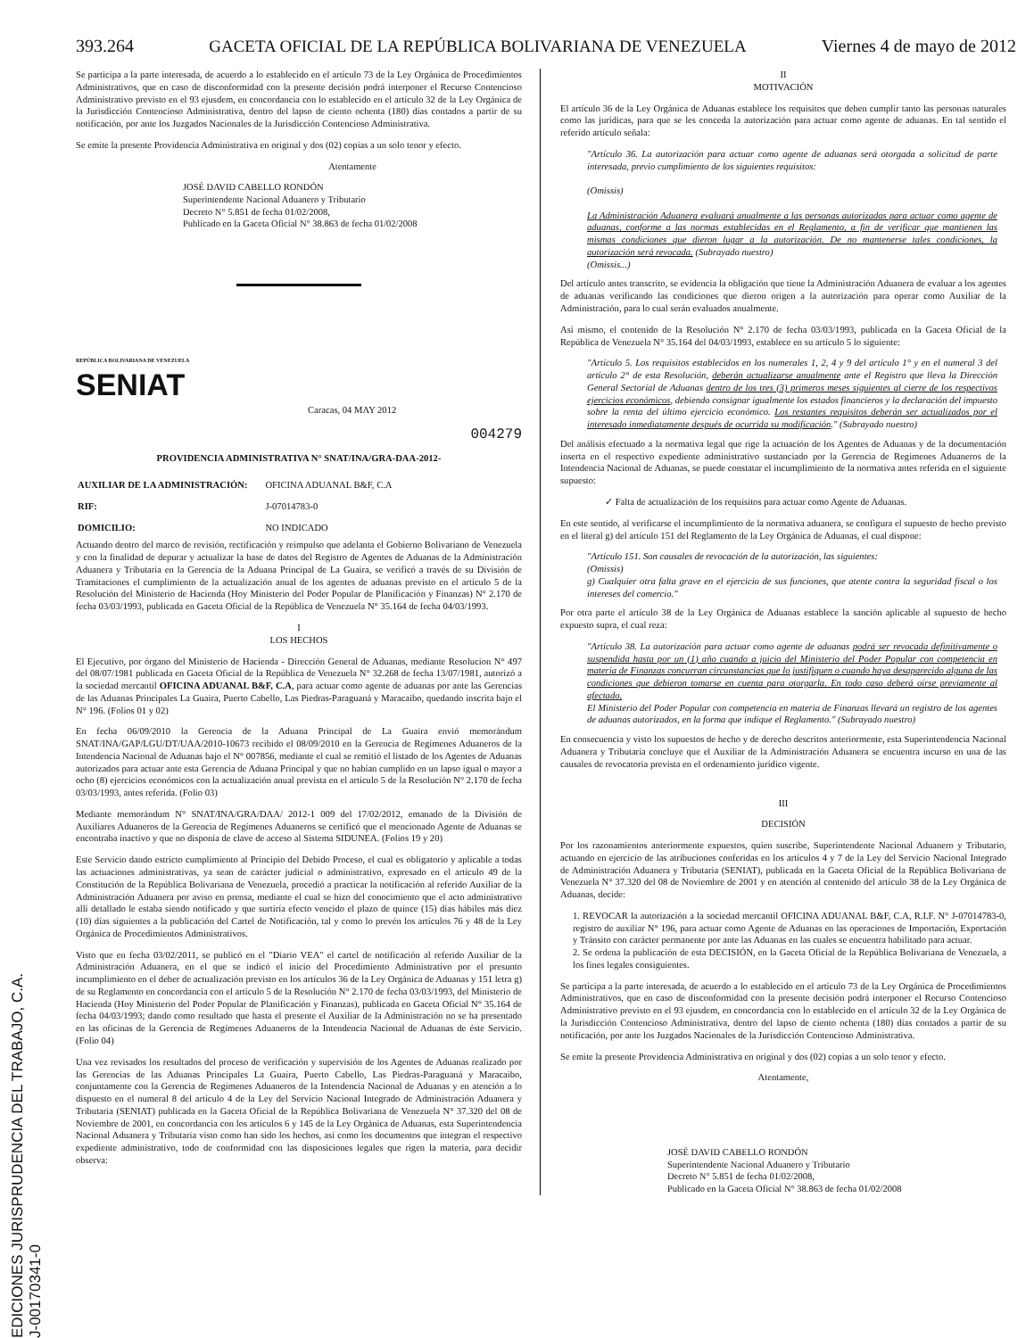393.264 GACETA OFICIAL DE LA REPÚBLICA BOLIVARIANA DE VENEZUELA Viernes 4 de mayo de 2012
Se participa a la parte interesada, de acuerdo a lo establecido en el artículo 73 de la Ley Orgánica de Procedimientos Administrativos, que en caso de disconformidad con la presente decisión podrá interponer el Recurso Contencioso Administrativo previsto en el 93 ejusdem, en concordancia con lo establecido en el artículo 32 de la Ley Orgánica de la Jurisdicción Contencioso Administrativa, dentro del lapso de ciento ochenta (180) días contados a partir de su notificación, por ante los Juzgados Nacionales de la Jurisdicción Contencioso Administrativa.
Se emite la presente Providencia Administrativa en original y dos (02) copias a un solo tenor y efecto.
Atentamente
JOSÉ DAVID CABELLO RONDÓN
Superintendente Nacional Aduanero y Tributario
Decreto N° 5.851 de fecha 01/02/2008,
Publicado en la Gaceta Oficial N° 38.863 de fecha 01/02/2008
REPÚBLICA BOLIVARIANA DE VENEZUELA
SENIAT
Caracas, 04 MAY 2012
004279
PROVIDENCIA ADMINISTRATIVA N° SNAT/INA/GRA-DAA-2012-
| AUXILIAR DE LA ADMINISTRACIÓN: | OFICINA ADUANAL B&F, C.A |
| RIF: | J-07014783-0 |
| DOMICILIO: | NO INDICADO |
Actuando dentro del marco de revisión, rectificación y reimpulso que adelanta el Gobierno Bolivariano de Venezuela y con la finalidad de depurar y actualizar la base de datos del Registro de Agentes de Aduanas de la Administración Aduanera y Tributaria en la Gerencia de la Aduana Principal de La Guaira, se verificó a través de su División de Tramitaciones el cumplimiento de la actualización anual de los agentes de aduanas previsto en el artículo 5 de la Resolución del Ministerio de Hacienda (Hoy Ministerio del Poder Popular de Planificación y Finanzas) N° 2.170 de fecha 03/03/1993, publicada en Gaceta Oficial de la República de Venezuela N° 35.164 de fecha 04/03/1993.
I
LOS HECHOS
El Ejecutivo, por órgano del Ministerio de Hacienda - Dirección General de Aduanas, mediante Resolucion N° 497 del 08/07/1981 publicada en Gaceta Oficial de la República de Venezuela N° 32.268 de fecha 13/07/1981, autorizó a la sociedad mercantil OFICINA ADUANAL B&F, C.A, para actuar como agente de aduanas por ante las Gerencias de las Aduanas Principales La Guaira, Puerto Cabello, Las Piedras-Paraguaná y Maracaibo, quedando inscrita bajo el N° 196. (Folios 01 y 02)
En fecha 06/09/2010 la Gerencia de la Aduana Principal de La Guaira envió memorándum SNAT/INA/GAP/LGU/DT/UAA/2010-10673 recibido el 08/09/2010 en la Gerencia de Regímenes Aduaneros de la Intendencia Nacional de Aduanas bajo el N° 007856, mediante el cual se remitió el listado de los Agentes de Aduanas autorizados para actuar ante esta Gerencia de Aduana Principal y que no habían cumplido en un lapso igual o mayor a ocho (8) ejercicios económicos con la actualización anual prevista en el artículo 5 de la Resolución N° 2.170 de fecha 03/03/1993, antes referida. (Folio 03)
Mediante memorándum N° SNAT/INA/GRA/DAA/ 2012-1 009 del 17/02/2012, emanado de la División de Auxiliares Aduaneros de la Gerencia de Regímenes Aduaneros se certificó que el mencionado Agente de Aduanas se encontraba inactivo y que no disponía de clave de acceso al Sistema SIDUNEA. (Folios 19 y 20)
Este Servicio dando estricto cumplimiento al Principio del Debido Proceso, el cual es obligatorio y aplicable a todas las actuaciones administrativas, ya sean de carácter judicial o administrativo, expresado en el artículo 49 de la Constitución de la República Bolivariana de Venezuela, procedió a practicar la notificación al referido Auxiliar de la Administración Aduanera por aviso en prensa, mediante el cual se hizo del conocimiento que el acto administrativo allí detallado le estaba siendo notificado y que surtiría efecto vencido el plazo de quince (15) días hábiles más diez (10) días siguientes a la publicación del Cartel de Notificación, tal y como lo prevén los artículos 76 y 48 de la Ley Orgánica de Procedimientos Administrativos.
Visto que en fecha 03/02/2011, se publicó en el "Diario VEA" el cartel de notificación al referido Auxiliar de la Administración Aduanera, en el que se indicó el inicio del Procedimiento Administrativo por el presunto incumplimiento en el deber de actualización previsto en los artículos 36 de la Ley Orgánica de Aduanas y 151 letra g) de su Reglamento en concordancia con el artículo 5 de la Resolución N° 2.170 de fecha 03/03/1993, del Ministerio de Hacienda (Hoy Ministerio del Poder Popular de Planificación y Finanzas), publicada en Gaceta Oficial N° 35.164 de fecha 04/03/1993; dando como resultado que hasta el presente el Auxiliar de la Administración no se ha presentado en las oficinas de la Gerencia de Regímenes Aduaneros de la Intendencia Nacional de Aduanas de éste Servicio. (Folio 04)
Una vez revisados los resultados del proceso de verificación y supervisión de los Agentes de Aduanas realizado por las Gerencias de las Aduanas Principales La Guaira, Puerto Cabello, Las Piedras-Paraguaná y Maracaibo, conjuntamente con la Gerencia de Regimenes Aduaneros de la Intendencia Nacional de Aduanas y en atención a lo dispuesto en el numeral 8 del artículo 4 de la Ley del Servicio Nacional Integrado de Administración Aduanera y Tributaria (SENIAT) publicada en la Gaceta Oficial de la República Bolivariana de Venezuela N° 37.320 del 08 de Noviembre de 2001, en concordancia con los artículos 6 y 145 de la Ley Orgánica de Aduanas, esta Superintendencia Nacional Aduanera y Tributaria visto como han sido los hechos, así como los documentos que integran el respectivo expediente administrativo, todo de conformidad con las disposiciones legales que rigen la materia, para decidir observa:
II
MOTIVACIÓN
El artículo 36 de la Ley Orgánica de Aduanas establece los requisitos que deben cumplir tanto las personas naturales como las jurídicas, para que se les conceda la autorización para actuar como agente de aduanas. En tal sentido el referido artículo señala:
"Artículo 36. La autorización para actuar como agente de aduanas será otorgada a solicitud de parte interesada, previo cumplimiento de los siguientes requisitos:
(Omissis)
La Administración Aduanera evaluará anualmente a las personas autorizadas para actuar como agente de aduanas, conforme a las normas establecidas en el Reglamento, a fin de verificar que mantienen las mismas condiciones que dieron lugar a la autorización. De no mantenerse tales condiciones, la autorización será revocada. (Subrayado nuestro)
(Omissis...)
Del artículo antes transcrito, se evidencia la obligación que tiene la Administración Aduanera de evaluar a los agentes de aduanas verificando las condiciones que dieron origen a la autorización para operar como Auxiliar de la Administración, para lo cual serán evaluados anualmente.
Así mismo, el contenido de la Resolución N° 2.170 de fecha 03/03/1993, publicada en la Gaceta Oficial de la República de Venezuela N° 35.164 del 04/03/1993, establece en su artículo 5 lo siguiente:
"Artículo 5. Los requisitos establecidos en los numerales 1, 2, 4 y 9 del artículo 1° y en el numeral 3 del artículo 2° de esta Resolución, deberán actualizarse anualmente ante el Registro que lleva la Dirección General Sectorial de Aduanas dentro de los tres (3) primeros meses siguientes al cierre de los respectivos ejercicios económicos, debiendo consignar igualmente los estados financieros y la declaración del impuesto sobre la renta del último ejercicio económico. Los restantes requisitos deberán ser actualizados por el interesado inmediatamente después de ocurrida su modificación." (Subrayado nuestro)
Del análisis efectuado a la normativa legal que rige la actuación de los Agentes de Aduanas y de la documentación inserta en el respectivo expediente administrativo sustanciado por la Gerencia de Regimenes Aduaneros de la Intendencia Nacional de Aduanas, se puede constatar el incumplimiento de la normativa antes referida en el siguiente supuesto:
✓ Falta de actualización de los requisitos para actuar como Agente de Aduanas.
En este sentido, al verificarse el incumplimiento de la normativa aduanera, se configura el supuesto de hecho previsto en el literal g) del artículo 151 del Reglamento de la Ley Orgánica de Aduanas, el cual dispone:
"Artículo 151. Son causales de revocación de la autorización, las siguientes:
(Omissis)
g) Cualquier otra falta grave en el ejercicio de sus funciones, que atente contra la seguridad fiscal o los intereses del comercio."
Por otra parte el artículo 38 de la Ley Orgánica de Aduanas establece la sanción aplicable al supuesto de hecho expuesto supra, el cual reza:
"Artículo 38. La autorización para actuar como agente de aduanas podrá ser revocada definitivamente o suspendida hasta por un (1) año cuando a juicio del Ministerio del Poder Popular con competencia en materia de Finanzas concurran circunstancias que lo justifiquen o cuando haya desaparecido alguna de las condiciones que debieron tomarse en cuenta para otorgarla. En todo caso deberá oírse previamente al afectado.
El Ministerio del Poder Popular con competencia en materia de Finanzas llevará un registro de los agentes de aduanas autorizados, en la forma que indique el Reglamento." (Subrayado nuestro)
En consecuencia y visto los supuestos de hecho y de derecho descritos anteriormente, esta Superintendencia Nacional Aduanera y Tributaria concluye que el Auxiliar de la Administración Aduanera se encuentra incurso en una de las causales de revocatoria prevista en el ordenamiento jurídico vigente.
III
DECISIÓN
Por los razonamientos anteriormente expuestos, quien suscribe, Superintendente Nacional Aduanero y Tributario, actuando en ejercicio de las atribuciones conferidas en los artículos 4 y 7 de la Ley del Servicio Nacional Integrado de Administración Aduanera y Tributaria (SENIAT), publicada en la Gaceta Oficial de la República Bolivariana de Venezuela N° 37.320 del 08 de Noviembre de 2001 y en atención al contenido del artículo 38 de la Ley Orgánica de Aduanas, decide:
1. REVOCAR la autorización a la sociedad mercantil OFICINA ADUANAL B&F, C.A, R.I.F. N° J-07014783-0, registro de auxiliar N° 196, para actuar como Agente de Aduanas en las operaciones de Importación, Exportación y Tránsito con carácter permanente por ante las Aduanas en las cuales se encuentra habilitado para actuar.
2. Se ordena la publicación de esta DECISIÓN, en la Gaceta Oficial de la República Bolivariana de Venezuela, a los fines legales consiguientes.
Se participa a la parte interesada, de acuerdo a lo establecido en el artículo 73 de la Ley Orgánica de Procedimientos Administrativos, que en caso de disconformidad con la presente decisión podrá interponer el Recurso Contencioso Administrativo previsto en el 93 ejusdem, en concordancia con lo establecido en el artículo 32 de la Ley Orgánica de la Jurisdicción Contencioso Administrativa, dentro del lapso de ciento ochenta (180) días contados a partir de su notificación, por ante los Juzgados Nacionales de la Jurisdicción Contencioso Administrativa.
Se emite la presente Providencia Administrativa en original y dos (02) copias a un solo tenor y efecto.
Atentamente,
JOSÉ DAVID CABELLO RONDÓN
Superintendente Nacional Aduanero y Tributario
Decreto N° 5.851 de fecha 01/02/2008,
Publicado en la Gaceta Oficial N° 38.863 de fecha 01/02/2008
EDICIONES JURISPRUDENCIA DEL TRABAJO, C.A. J-00170341-0